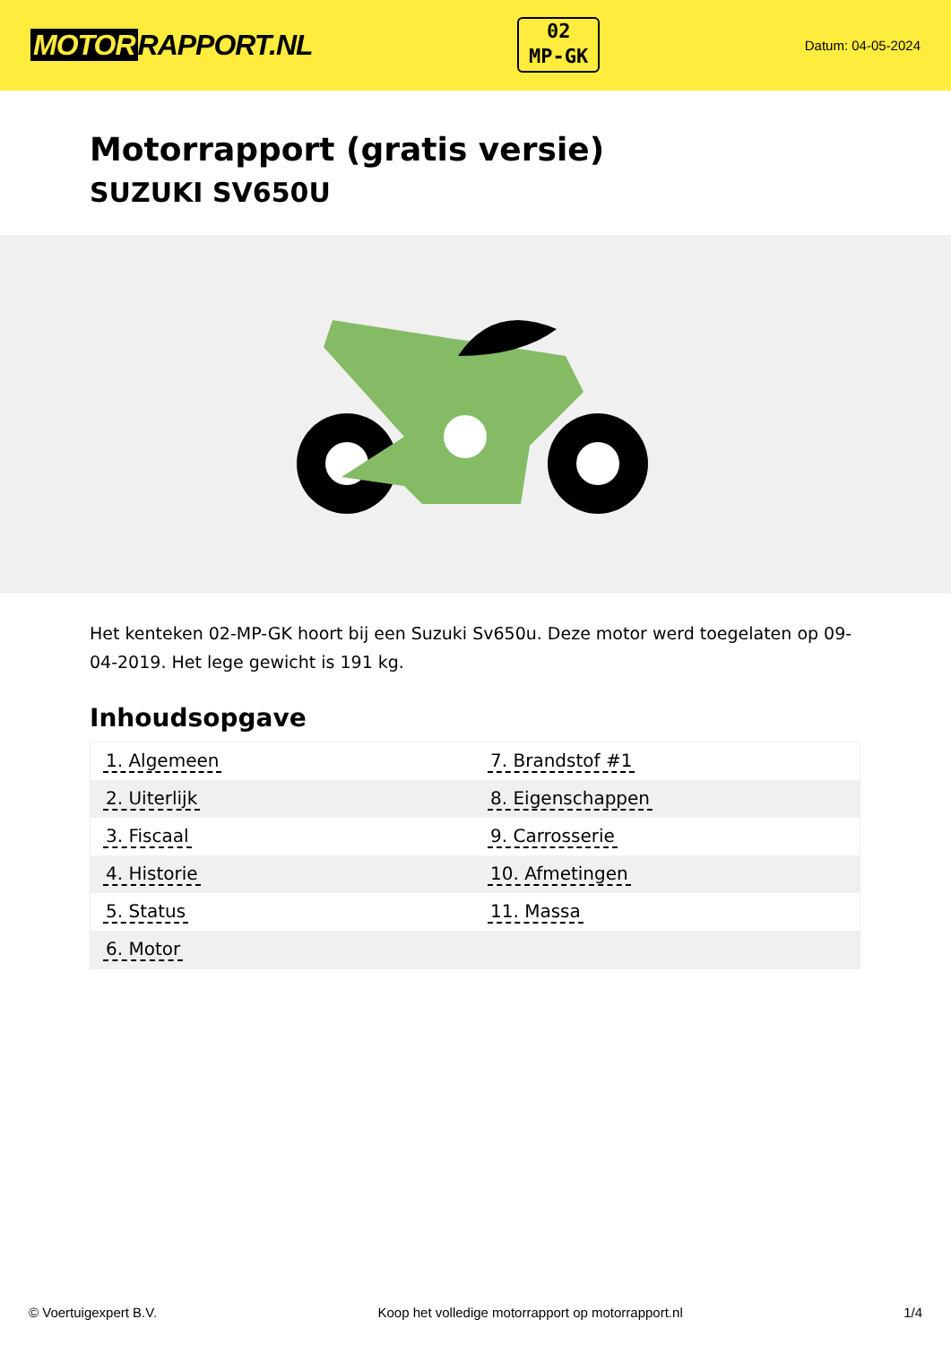MOTOR RAPPORT.NL
02
MP-GK
Datum: 04-05-2024
Motorrapport (gratis versie)
SUZUKI SV650U
Het kenteken 02-MP-GK hoort bij een Suzuki Sv650u. Deze motor werd toegelaten op 09-04-2019. Het lege gewicht is 191 kg.
Inhoudsopgave
| 1. Algemeen | 7. Brandstof #1 |
| 2. Uiterlijk | 8. Eigenschappen |
| 3. Fiscaal | 9. Carrosserie |
| 4. Historie | 10. Afmetingen |
| 5. Status | 11. Massa |
| 6. Motor | |
© Voertuigexpert B.V. Koop het volledige motorrapport op motorrapport.nl 1/4